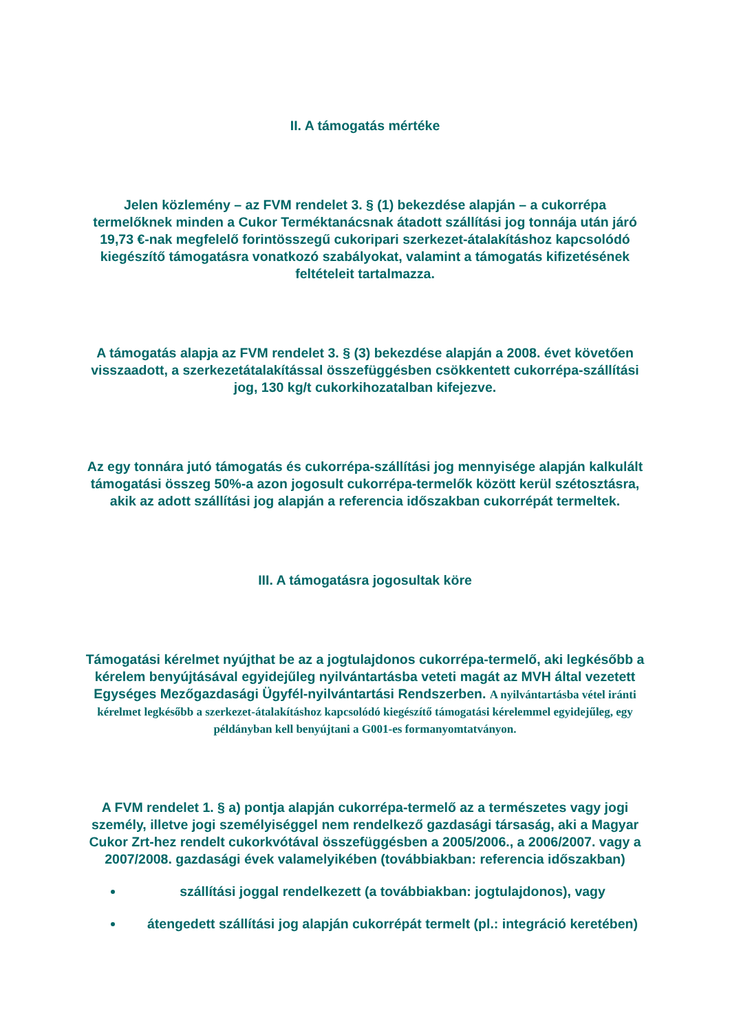II. A támogatás mértéke
Jelen közlemény – az FVM rendelet 3. § (1) bekezdése alapján – a cukorrépa termelőknek minden a Cukor Terméktanácsnak átadott szállítási jog tonnája után járó 19,73 €-nak megfelelő forintösszegű cukoripari szerkezet-átalakításhoz kapcsolódó kiegészítő támogatásra vonatkozó szabályokat, valamint a támogatás kifizetésének feltételeit tartalmazza.
A támogatás alapja az FVM rendelet 3. § (3) bekezdése alapján a 2008. évet követően visszaadott, a szerkezetátalakítással összefüggésben csökkentett cukorrépa-szállítási jog, 130 kg/t cukorkihozatalban kifejezve.
Az egy tonnára jutó támogatás és cukorrépa-szállítási jog mennyisége alapján kalkulált támogatási összeg 50%-a azon jogosult cukorrépa-termelők között kerül szétosztásra, akik az adott szállítási jog alapján a referencia időszakban cukorrépát termeltek.
III. A támogatásra jogosultak köre
Támogatási kérelmet nyújthat be az a jogtulajdonos cukorrépa-termelő, aki legkésőbb a kérelem benyújtásával egyidejűleg nyilvántartásba veteti magát az MVH által vezetett Egységes Mezőgazdasági Ügyfél-nyilvántartási Rendszerben. A nyilvántartásba vétel iránti kérelmet legkésőbb a szerkezet-átalakításhoz kapcsolódó kiegészítő támogatási kérelemmel egyidejűleg, egy példányban kell benyújtani a G001-es formanyomtatványon.
A FVM rendelet 1. § a) pontja alapján cukorrépa-termelő az a természetes vagy jogi személy, illetve jogi személyiséggel nem rendelkező gazdasági társaság, aki a Magyar Cukor Zrt-hez rendelt cukorkvótával összefüggésben a 2005/2006., a 2006/2007. vagy a 2007/2008. gazdasági évek valamelyikében (továbbiakban: referencia időszakban)
szállítási joggal rendelkezett (a továbbiakban: jogtulajdonos), vagy
átengedett szállítási jog alapján cukorrépát termelt (pl.: integráció keretében)